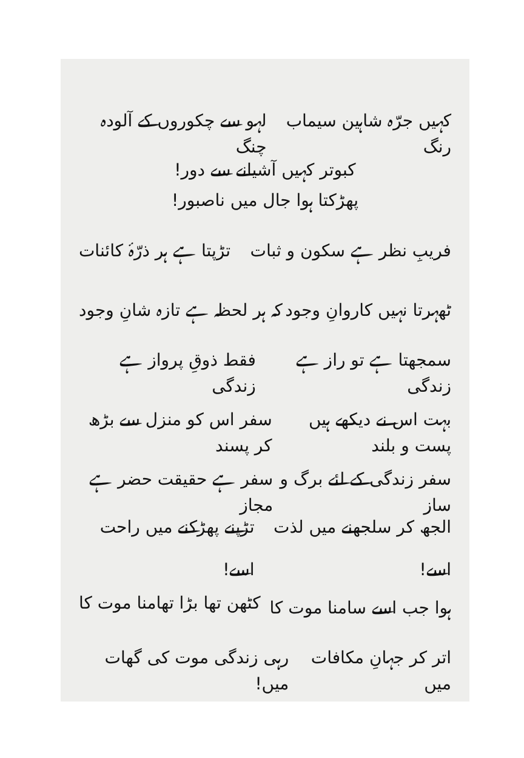کہیں جرّہ شاہین سیماب رنگ لہو سے چکوروں کے آلودہ چنگ
کبوتر کہیں آشیانے سے دور!
پھڑکتا ہوا جال میں ناصبور!
فریبِ نظر ہے سکون و ثبات تڑپتا ہے ہر ذرّۂ کائنات
ٹھہرتا نہیں کاروانِ وجود کہ ہر لحظہ ہے تازہ شانِ وجود
سمجھتا ہے تو راز ہے زندگی فقط ذوقِ پرواز ہے زندگی
بہت اس نے دیکھے ہیں پست و بلند سفر اس کو منزل سے بڑھ کر پسند
سفر زندگی کے لئے برگ و ساز سفر ہے حقیقت حضر ہے مجاز
الجھ کر سلجھنے میں لذت اسے! تڑپنے پھڑکنے میں راحت اسے!
ہوا جب اسے سامنا موت کا کٹھن تھا بڑا تھامنا موت کا
اتر کر جہانِ مکافات میں رہی زندگی موت کی گھات میں!